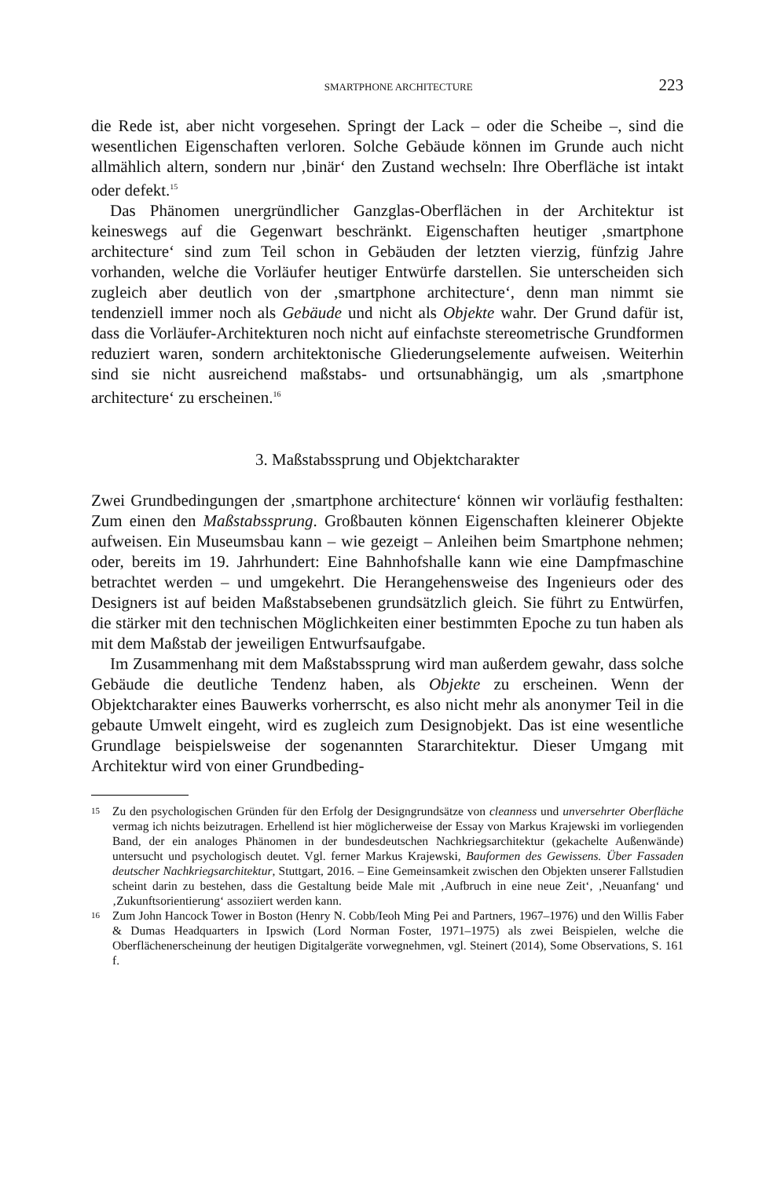SMARTPHONE ARCHITECTURE 223
die Rede ist, aber nicht vorgesehen. Springt der Lack – oder die Scheibe –, sind die wesentlichen Eigenschaften verloren. Solche Gebäude können im Grunde auch nicht allmählich altern, sondern nur ‚binär‘ den Zustand wechseln: Ihre Oberfläche ist intakt oder defekt.<sup>15</sup>
Das Phänomen unergründlicher Ganzglas-Oberflächen in der Architektur ist keineswegs auf die Gegenwart beschränkt. Eigenschaften heutiger ‚smartphone architecture‘ sind zum Teil schon in Gebäuden der letzten vierzig, fünfzig Jahre vorhanden, welche die Vorläufer heutiger Entwürfe darstellen. Sie unterscheiden sich zugleich aber deutlich von der ‚smartphone architecture‘, denn man nimmt sie tendenziell immer noch als Gebäude und nicht als Objekte wahr. Der Grund dafür ist, dass die Vorläufer-Architekturen noch nicht auf einfachste stereometrische Grundformen reduziert waren, sondern architektonische Gliederungselemente aufweisen. Weiterhin sind sie nicht ausreichend maßstabs- und ortsunabhängig, um als ‚smartphone architecture‘ zu erscheinen.<sup>16</sup>
3. Maßstabssprung und Objektcharakter
Zwei Grundbedingungen der ‚smartphone architecture‘ können wir vorläufig festhalten: Zum einen den Maßstabssprung. Großbauten können Eigenschaften kleinerer Objekte aufweisen. Ein Museumsbau kann – wie gezeigt – Anleihen beim Smartphone nehmen; oder, bereits im 19. Jahrhundert: Eine Bahnhofshalle kann wie eine Dampfmaschine betrachtet werden – und umgekehrt. Die Herangehensweise des Ingenieurs oder des Designers ist auf beiden Maßstabsebenen grundsätzlich gleich. Sie führt zu Entwürfen, die stärker mit den technischen Möglichkeiten einer bestimmten Epoche zu tun haben als mit dem Maßstab der jeweiligen Entwurfsaufgabe.
Im Zusammenhang mit dem Maßstabssprung wird man außerdem gewahr, dass solche Gebäude die deutliche Tendenz haben, als Objekte zu erscheinen. Wenn der Objektcharakter eines Bauwerks vorherrscht, es also nicht mehr als anonymer Teil in die gebaute Umwelt eingeht, wird es zugleich zum Designobjekt. Das ist eine wesentliche Grundlage beispielsweise der sogenannten Stararchitektur. Dieser Umgang mit Architektur wird von einer Grundbeding-
15
Zu den psychologischen Gründen für den Erfolg der Designgrundsätze von cleanness und unversehrter Oberfläche vermag ich nichts beizutragen. Erhellend ist hier möglicherweise der Essay von Markus Krajewski im vorliegenden Band, der ein analoges Phänomen in der bundesdeutschen Nachkriegsarchitektur (gekachelte Außenwände) untersucht und psychologisch deutet. Vgl. ferner Markus Krajewski, Bauformen des Gewissens. Über Fassaden deutscher Nachkriegsarchitektur, Stuttgart, 2016. – Eine Gemeinsamkeit zwischen den Objekten unserer Fallstudien scheint darin zu bestehen, dass die Gestaltung beide Male mit ‚Aufbruch in eine neue Zeit‘, ‚Neuanfang‘ und ‚Zukunftsorientierung‘ assoziiert werden kann.
16
Zum John Hancock Tower in Boston (Henry N. Cobb/Ieoh Ming Pei and Partners, 1967–1976) und den Willis Faber & Dumas Headquarters in Ipswich (Lord Norman Foster, 1971–1975) als zwei Beispielen, welche die Oberflächenerscheinung der heutigen Digitalgeräte vorwegnehmen, vgl. Steinert (2014), Some Observations, S. 161 f.